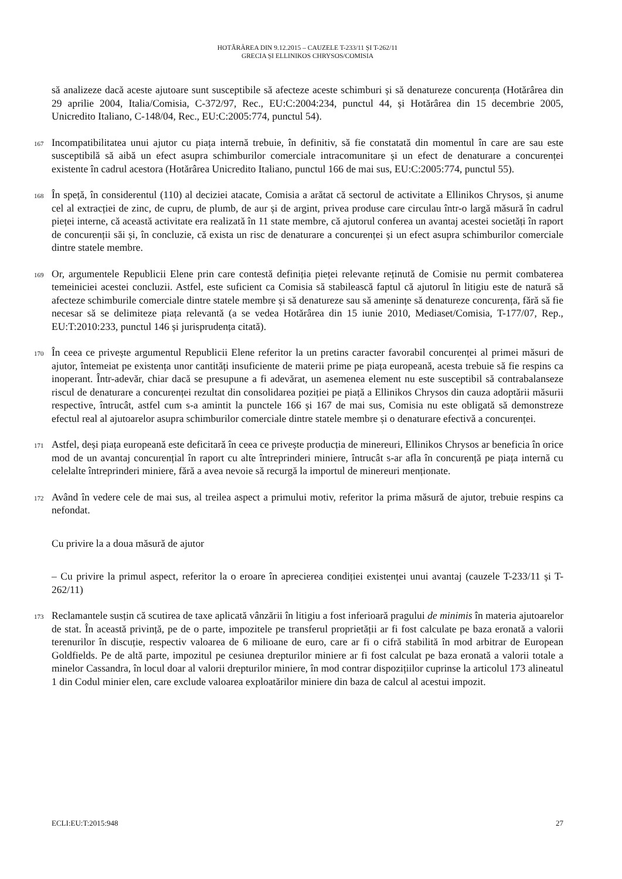HOTĂRÂREA DIN 9.12.2015 – CAUZELE T-233/11 ȘI T-262/11
GRECIA ȘI ELLINIKOS CHRYSOS/COMISIA
să analizeze dacă aceste ajutoare sunt susceptibile să afecteze aceste schimburi și să denatureze concurența (Hotărârea din 29 aprilie 2004, Italia/Comisia, C-372/97, Rec., EU:C:2004:234, punctul 44, și Hotărârea din 15 decembrie 2005, Unicredito Italiano, C-148/04, Rec., EU:C:2005:774, punctul 54).
167
Incompatibilitatea unui ajutor cu piața internă trebuie, în definitiv, să fie constatată din momentul în care are sau este susceptibilă să aibă un efect asupra schimburilor comerciale intracomunitare și un efect de denaturare a concurenței existente în cadrul acestora (Hotărârea Unicredito Italiano, punctul 166 de mai sus, EU:C:2005:774, punctul 55).
168
În speță, în considerentul (110) al deciziei atacate, Comisia a arătat că sectorul de activitate a Ellinikos Chrysos, și anume cel al extracției de zinc, de cupru, de plumb, de aur și de argint, privea produse care circulau într-o largă măsură în cadrul pieței interne, că această activitate era realizată în 11 state membre, că ajutorul conferea un avantaj acestei societăți în raport de concurenții săi și, în concluzie, că exista un risc de denaturare a concurenței și un efect asupra schimburilor comerciale dintre statele membre.
169
Or, argumentele Republicii Elene prin care contestă definiția pieței relevante reținută de Comisie nu permit combaterea temeiniciei acestei concluzii. Astfel, este suficient ca Comisia să stabilească faptul că ajutorul în litigiu este de natură să afecteze schimburile comerciale dintre statele membre și să denatureze sau să amenințe să denatureze concurența, fără să fie necesar să se delimiteze piața relevantă (a se vedea Hotărârea din 15 iunie 2010, Mediaset/Comisia, T-177/07, Rep., EU:T:2010:233, punctul 146 și jurisprudența citată).
170
În ceea ce privește argumentul Republicii Elene referitor la un pretins caracter favorabil concurenței al primei măsuri de ajutor, întemeiat pe existența unor cantități insuficiente de materii prime pe piața europeană, acesta trebuie să fie respins ca inoperant. Într-adevăr, chiar dacă se presupune a fi adevărat, un asemenea element nu este susceptibil să contrabalanseze riscul de denaturare a concurenței rezultat din consolidarea poziției pe piață a Ellinikos Chrysos din cauza adoptării măsurii respective, întrucât, astfel cum s-a amintit la punctele 166 și 167 de mai sus, Comisia nu este obligată să demonstreze efectul real al ajutoarelor asupra schimburilor comerciale dintre statele membre și o denaturare efectivă a concurenței.
171
Astfel, deși piața europeană este deficitară în ceea ce privește producția de minereuri, Ellinikos Chrysos ar beneficia în orice mod de un avantaj concurențial în raport cu alte întreprinderi miniere, întrucât s-ar afla în concurență pe piața internă cu celelalte întreprinderi miniere, fără a avea nevoie să recurgă la importul de minereuri menționate.
172
Având în vedere cele de mai sus, al treilea aspect a primului motiv, referitor la prima măsură de ajutor, trebuie respins ca nefondat.
Cu privire la a doua măsură de ajutor
– Cu privire la primul aspect, referitor la o eroare în aprecierea condiției existenței unui avantaj (cauzele T-233/11 și T-262/11)
173
Reclamantele susțin că scutirea de taxe aplicată vânzării în litigiu a fost inferioară pragului de minimis în materia ajutoarelor de stat. În această privință, pe de o parte, impozitele pe transferul proprietății ar fi fost calculate pe baza eronată a valorii terenurilor în discuție, respectiv valoarea de 6 milioane de euro, care ar fi o cifră stabilită în mod arbitrar de European Goldfields. Pe de altă parte, impozitul pe cesiunea drepturilor miniere ar fi fost calculat pe baza eronată a valorii totale a minelor Cassandra, în locul doar al valorii drepturilor miniere, în mod contrar dispozițiilor cuprinse la articolul 173 alineatul 1 din Codul minier elen, care exclude valoarea exploatărilor miniere din baza de calcul al acestui impozit.
ECLI:EU:T:2015:948 27